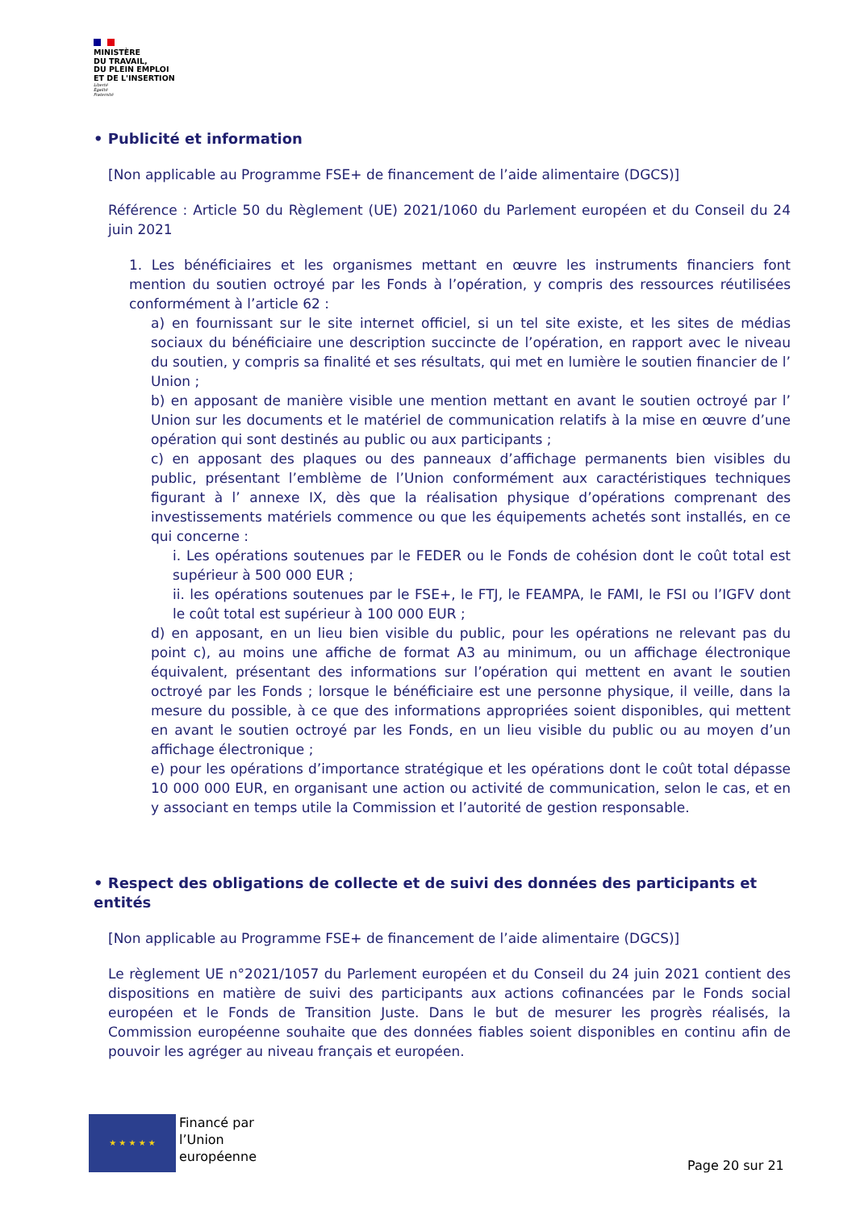MINISTÈRE
DU TRAVAIL,
DU PLEIN EMPLOI
ET DE L'INSERTION
Liberté
Égalité
Fraternité
• Publicité et information
[Non applicable au Programme FSE+ de financement de l’aide alimentaire (DGCS)]
Référence : Article 50 du Règlement (UE) 2021/1060 du Parlement européen et du Conseil du 24 juin 2021
1. Les bénéficiaires et les organismes mettant en œuvre les instruments financiers font mention du soutien octroyé par les Fonds à l’opération, y compris des ressources réutilisées conformément à l’article 62 :
a) en fournissant sur le site internet officiel, si un tel site existe, et les sites de médias sociaux du bénéficiaire une description succincte de l’opération, en rapport avec le niveau du soutien, y compris sa finalité et ses résultats, qui met en lumière le soutien financier de l’ Union ;
b) en apposant de manière visible une mention mettant en avant le soutien octroyé par l’ Union sur les documents et le matériel de communication relatifs à la mise en œuvre d’une opération qui sont destinés au public ou aux participants ;
c) en apposant des plaques ou des panneaux d’affichage permanents bien visibles du public, présentant l’emblème de l’Union conformément aux caractéristiques techniques figurant à l’ annexe IX, dès que la réalisation physique d’opérations comprenant des investissements matériels commence ou que les équipements achetés sont installés, en ce qui concerne :
i. Les opérations soutenues par le FEDER ou le Fonds de cohésion dont le coût total est supérieur à 500 000 EUR ;
ii. les opérations soutenues par le FSE+, le FTJ, le FEAMPA, le FAMI, le FSI ou l’IGFV dont le coût total est supérieur à 100 000 EUR ;
d) en apposant, en un lieu bien visible du public, pour les opérations ne relevant pas du point c), au moins une affiche de format A3 au minimum, ou un affichage électronique équivalent, présentant des informations sur l’opération qui mettent en avant le soutien octroyé par les Fonds ; lorsque le bénéficiaire est une personne physique, il veille, dans la mesure du possible, à ce que des informations appropriées soient disponibles, qui mettent en avant le soutien octroyé par les Fonds, en un lieu visible du public ou au moyen d’un affichage électronique ;
e) pour les opérations d’importance stratégique et les opérations dont le coût total dépasse 10 000 000 EUR, en organisant une action ou activité de communication, selon le cas, et en y associant en temps utile la Commission et l’autorité de gestion responsable.
• Respect des obligations de collecte et de suivi des données des participants et entités
[Non applicable au Programme FSE+ de financement de l’aide alimentaire (DGCS)]
Le règlement UE n°2021/1057 du Parlement européen et du Conseil du 24 juin 2021 contient des dispositions en matière de suivi des participants aux actions cofinancées par le Fonds social européen et le Fonds de Transition Juste. Dans le but de mesurer les progrès réalisés, la Commission européenne souhaite que des données fiables soient disponibles en continu afin de pouvoir les agréger au niveau français et européen.
★ ★ ★ ★ ★
Financé par
l’Union
européenne
Page 20 sur 21